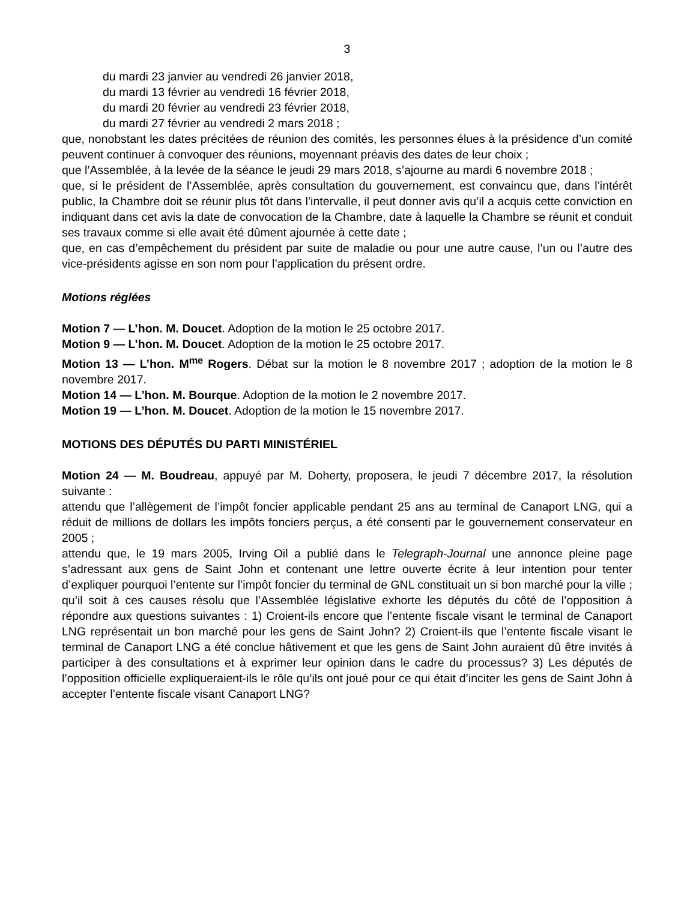3
du mardi 23 janvier au vendredi 26 janvier 2018,
du mardi 13 février au vendredi 16 février 2018,
du mardi 20 février au vendredi 23 février 2018,
du mardi 27 février au vendredi 2 mars 2018 ;
que, nonobstant les dates précitées de réunion des comités, les personnes élues à la présidence d’un comité peuvent continuer à convoquer des réunions, moyennant préavis des dates de leur choix ;
que l’Assemblée, à la levée de la séance le jeudi 29 mars 2018, s’ajourne au mardi 6 novembre 2018 ;
que, si le président de l’Assemblée, après consultation du gouvernement, est convaincu que, dans l’intérêt public, la Chambre doit se réunir plus tôt dans l’intervalle, il peut donner avis qu’il a acquis cette conviction en indiquant dans cet avis la date de convocation de la Chambre, date à laquelle la Chambre se réunit et conduit ses travaux comme si elle avait été dûment ajournée à cette date ;
que, en cas d’empêchement du président par suite de maladie ou pour une autre cause, l’un ou l’autre des vice-présidents agisse en son nom pour l’application du présent ordre.
Motions réglées
Motion 7 — L’hon. M. Doucet. Adoption de la motion le 25 octobre 2017.
Motion 9 — L’hon. M. Doucet. Adoption de la motion le 25 octobre 2017.
Motion 13 — L’hon. M<sup>me</sup> Rogers. Débat sur la motion le 8 novembre 2017 ; adoption de la motion le 8 novembre 2017.
Motion 14 — L’hon. M. Bourque. Adoption de la motion le 2 novembre 2017.
Motion 19 — L’hon. M. Doucet. Adoption de la motion le 15 novembre 2017.
MOTIONS DES DÉPUTÉS DU PARTI MINISTÉRIEL
Motion 24 — M. Boudreau, appuyé par M. Doherty, proposera, le jeudi 7 décembre 2017, la résolution suivante :
attendu que l’allègement de l’impôt foncier applicable pendant 25 ans au terminal de Canaport LNG, qui a réduit de millions de dollars les impôts fonciers perçus, a été consenti par le gouvernement conservateur en 2005 ;
attendu que, le 19 mars 2005, Irving Oil a publié dans le Telegraph-Journal une annonce pleine page s’adressant aux gens de Saint John et contenant une lettre ouverte écrite à leur intention pour tenter d’expliquer pourquoi l’entente sur l’impôt foncier du terminal de GNL constituait un si bon marché pour la ville ;
qu’il soit à ces causes résolu que l’Assemblée législative exhorte les députés du côté de l’opposition à répondre aux questions suivantes : 1) Croient-ils encore que l’entente fiscale visant le terminal de Canaport LNG représentait un bon marché pour les gens de Saint John? 2) Croient-ils que l’entente fiscale visant le terminal de Canaport LNG a été conclue hâtivement et que les gens de Saint John auraient dû être invités à participer à des consultations et à exprimer leur opinion dans le cadre du processus? 3) Les députés de l’opposition officielle expliqueraient-ils le rôle qu’ils ont joué pour ce qui était d’inciter les gens de Saint John à accepter l’entente fiscale visant Canaport LNG?